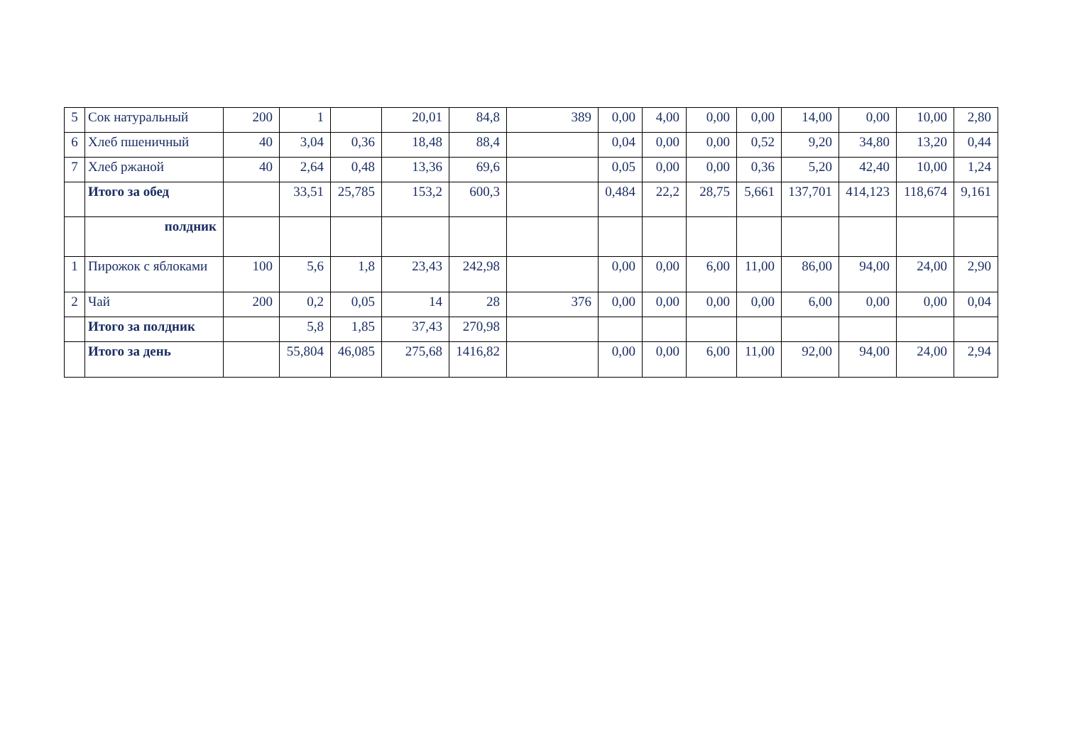| 5 | Сок натуральный | 200 | 1 | | 20,01 | 84,8 | 389 | 0,00 | 4,00 | 0,00 | 0,00 | 14,00 | 0,00 | 10,00 | 2,80 |
| 6 | Хлеб пшеничный | 40 | 3,04 | 0,36 | 18,48 | 88,4 | | 0,04 | 0,00 | 0,00 | 0,52 | 9,20 | 34,80 | 13,20 | 0,44 |
| 7 | Хлеб ржаной | 40 | 2,64 | 0,48 | 13,36 | 69,6 | | 0,05 | 0,00 | 0,00 | 0,36 | 5,20 | 42,40 | 10,00 | 1,24 |
| | Итого за обед | | 33,51 | 25,785 | 153,2 | 600,3 | | 0,484 | 22,2 | 28,75 | 5,661 | 137,701 | 414,123 | 118,674 | 9,161 |
| | полдник | | | | | | | | | | | | | | |
| 1 | Пирожок с яблоками | 100 | 5,6 | 1,8 | 23,43 | 242,98 | | 0,00 | 0,00 | 6,00 | 11,00 | 86,00 | 94,00 | 24,00 | 2,90 |
| 2 | Чай | 200 | 0,2 | 0,05 | 14 | 28 | 376 | 0,00 | 0,00 | 0,00 | 0,00 | 6,00 | 0,00 | 0,00 | 0,04 |
| | Итого за полдник | | 5,8 | 1,85 | 37,43 | 270,98 | | | | | | | | | |
| | Итого за день | | 55,804 | 46,085 | 275,68 | 1416,82 | | 0,00 | 0,00 | 6,00 | 11,00 | 92,00 | 94,00 | 24,00 | 2,94 |